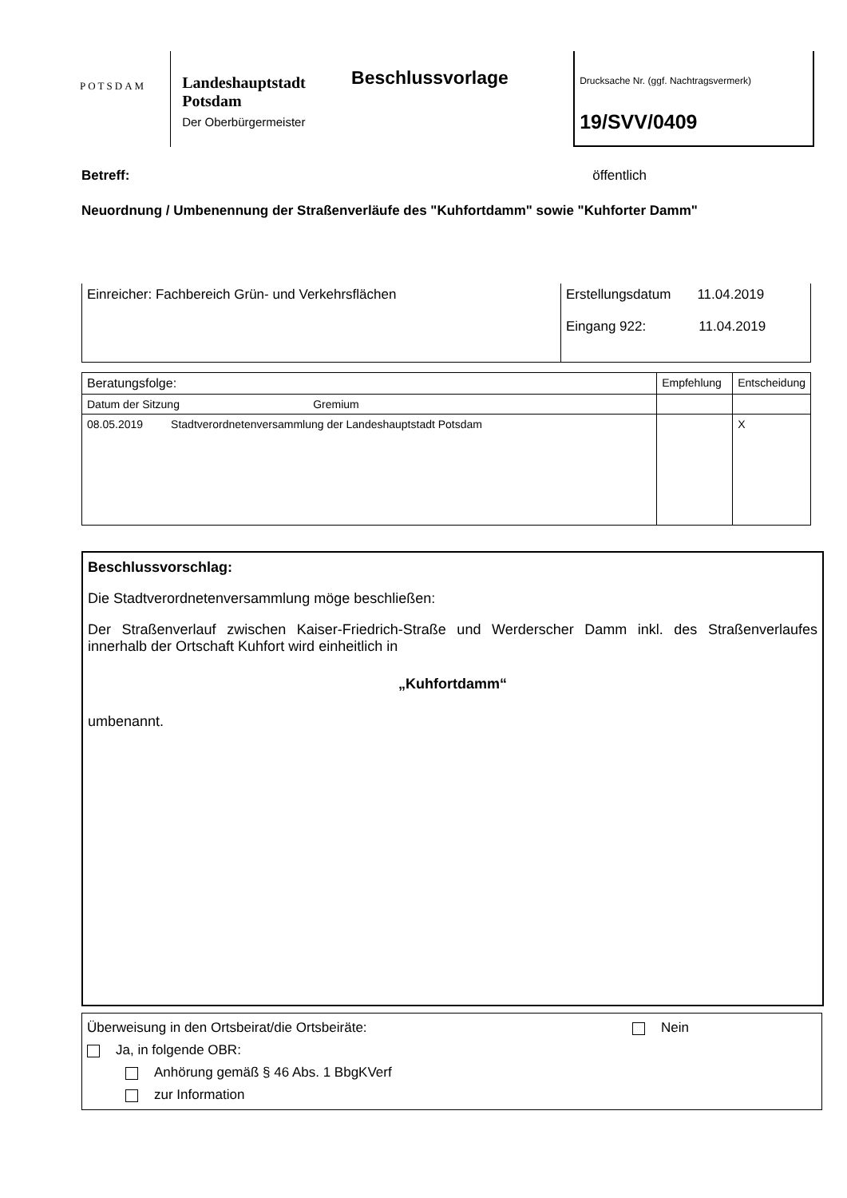POTSDAM
Landeshauptstadt
Potsdam
Der Oberbürgermeister
Beschlussvorlage
Drucksache Nr. (ggf. Nachtragsvermerk)
19/SVV/0409
Betreff: öffentlich
Neuordnung / Umbenennung der Straßenverläufe des "Kuhfortdamm" sowie "Kuhforter Damm"
| Einreicher: Fachbereich Grün- und Verkehrsflächen | Erstellungsdatum 11.04.2019 Eingang 922: 11.04.2019 |
| Beratungsfolge: | Empfehlung | Entscheidung |
| Datum der Sitzung Gremium | | |
| 08.05.2019 Stadtverordnetenversammlung der Landeshauptstadt Potsdam | | X |
Beschlussvorschlag:
Die Stadtverordnetenversammlung möge beschließen:
Der Straßenverlauf zwischen Kaiser-Friedrich-Straße und Werderscher Damm inkl. des Straßenverlaufes innerhalb der Ortschaft Kuhfort wird einheitlich in
„Kuhfortdamm“
umbenannt.
Überweisung in den Ortsbeirat/die Ortsbeiräte: Nein
Ja, in folgende OBR:
Anhörung gemäß § 46 Abs. 1 BbgKVerf
zur Information